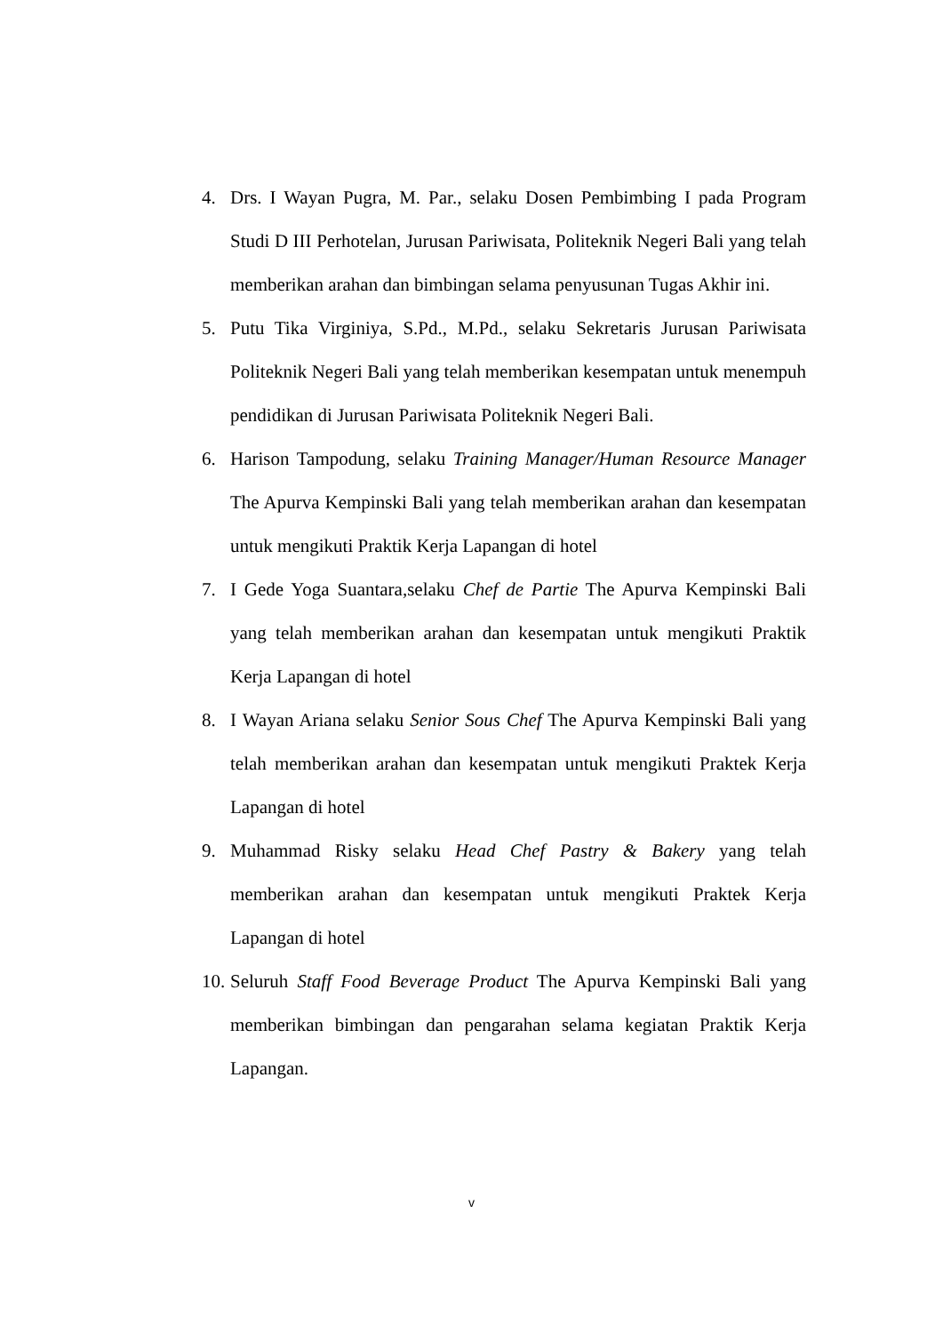4. Drs. I Wayan Pugra, M. Par., selaku Dosen Pembimbing I pada Program Studi D III Perhotelan, Jurusan Pariwisata, Politeknik Negeri Bali yang telah memberikan arahan dan bimbingan selama penyusunan Tugas Akhir ini.
5. Putu Tika Virginiya, S.Pd., M.Pd., selaku Sekretaris Jurusan Pariwisata Politeknik Negeri Bali yang telah memberikan kesempatan untuk menempuh pendidikan di Jurusan Pariwisata Politeknik Negeri Bali.
6. Harison Tampodung, selaku Training Manager/Human Resource Manager The Apurva Kempinski Bali yang telah memberikan arahan dan kesempatan untuk mengikuti Praktik Kerja Lapangan di hotel
7. I Gede Yoga Suantara,selaku Chef de Partie The Apurva Kempinski Bali yang telah memberikan arahan dan kesempatan untuk mengikuti Praktik Kerja Lapangan di hotel
8. I Wayan Ariana selaku Senior Sous Chef The Apurva Kempinski Bali yang telah memberikan arahan dan kesempatan untuk mengikuti Praktek Kerja Lapangan di hotel
9. Muhammad Risky selaku Head Chef Pastry & Bakery yang telah memberikan arahan dan kesempatan untuk mengikuti Praktek Kerja Lapangan di hotel
10. Seluruh Staff Food Beverage Product The Apurva Kempinski Bali yang memberikan bimbingan dan pengarahan selama kegiatan Praktik Kerja Lapangan.
v